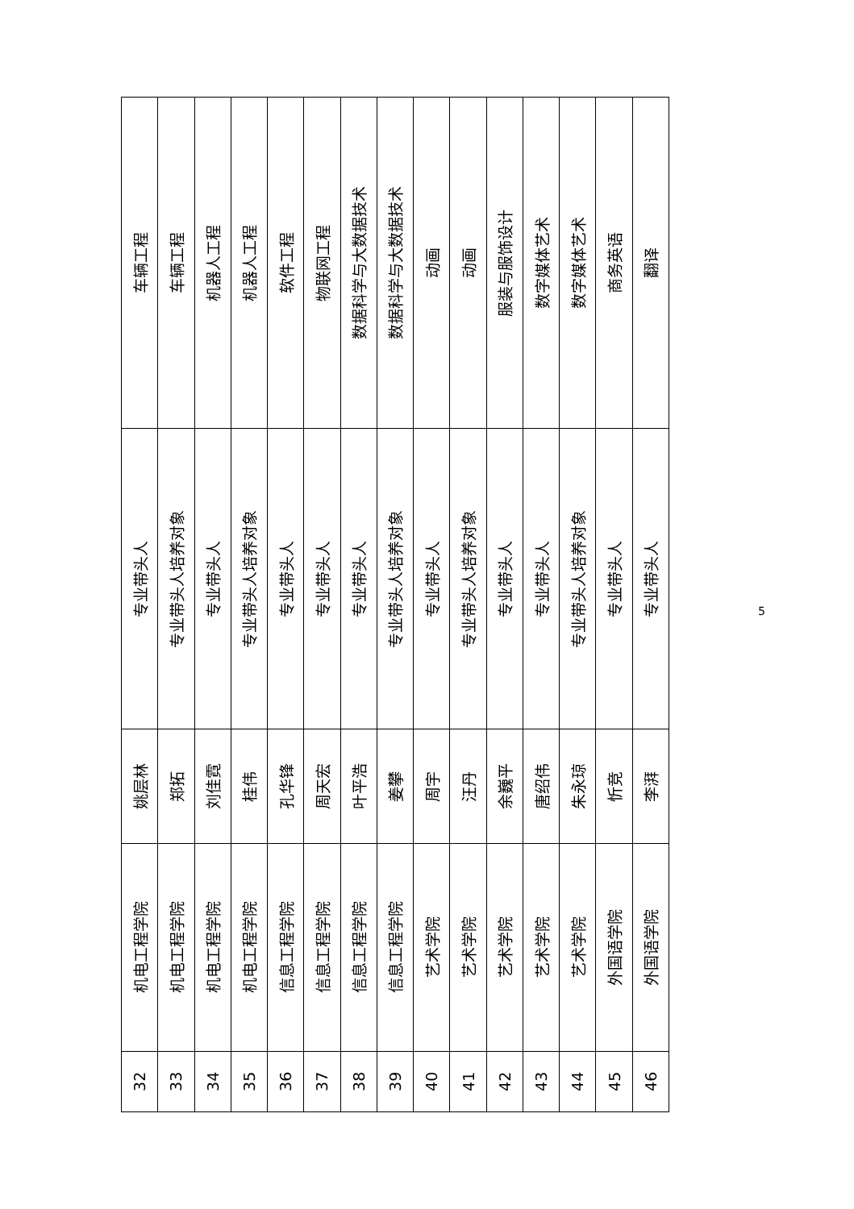| 32 | 机电工程学院 | 姚层林 | 专业带头人 | 车辆工程 |
| 33 | 机电工程学院 | 郑拓 | 专业带头人培养对象 | 车辆工程 |
| 34 | 机电工程学院 | 刘佳霓 | 专业带头人 | 机器人工程 |
| 35 | 机电工程学院 | 桂伟 | 专业带头人培养对象 | 机器人工程 |
| 36 | 信息工程学院 | 孔华锋 | 专业带头人 | 软件工程 |
| 37 | 信息工程学院 | 周天宏 | 专业带头人 | 物联网工程 |
| 38 | 信息工程学院 | 叶平浩 | 专业带头人 | 数据科学与大数据技术 |
| 39 | 信息工程学院 | 姜攀 | 专业带头人培养对象 | 数据科学与大数据技术 |
| 40 | 艺术学院 | 周宇 | 专业带头人 | 动画 |
| 41 | 艺术学院 | 汪丹 | 专业带头人培养对象 | 动画 |
| 42 | 艺术学院 | 余巍平 | 专业带头人 | 服装与服饰设计 |
| 43 | 艺术学院 | 唐绍伟 | 专业带头人 | 数字媒体艺术 |
| 44 | 艺术学院 | 朱永琼 | 专业带头人培养对象 | 数字媒体艺术 |
| 45 | 外国语学院 | 忻竞 | 专业带头人 | 商务英语 |
| 46 | 外国语学院 | 李湃 | 专业带头人 | 翻译 |
5